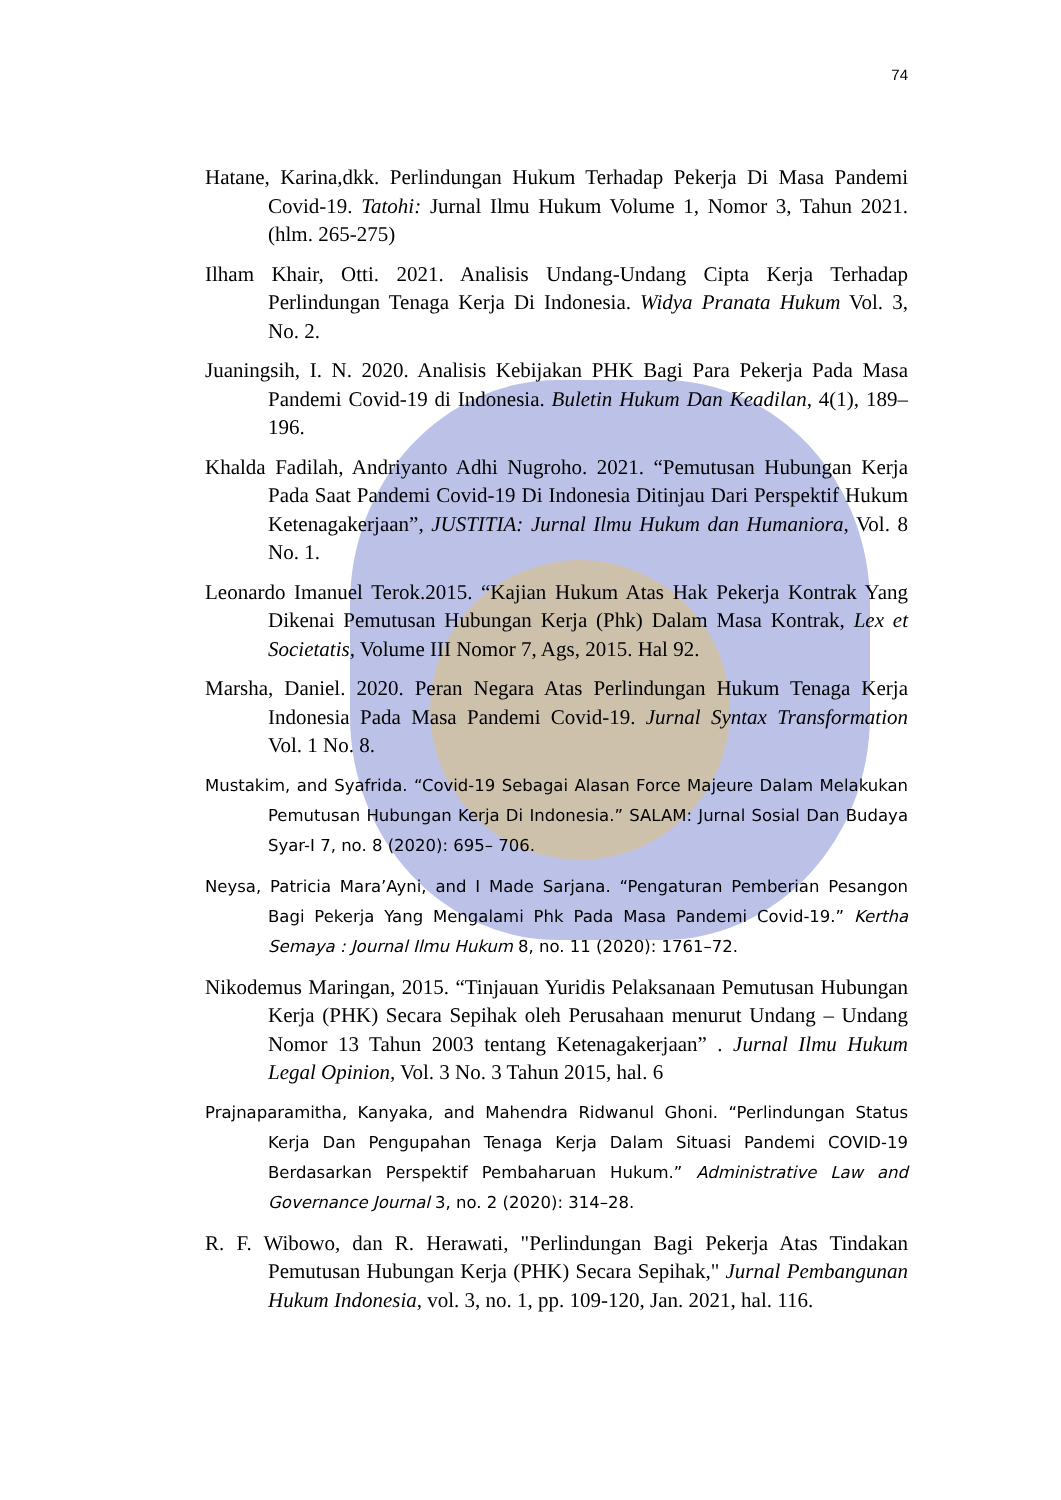74
Hatane, Karina,dkk. Perlindungan Hukum Terhadap Pekerja Di Masa Pandemi Covid-19. Tatohi: Jurnal Ilmu Hukum Volume 1, Nomor 3, Tahun 2021. (hlm. 265-275)
Ilham Khair, Otti. 2021. Analisis Undang-Undang Cipta Kerja Terhadap Perlindungan Tenaga Kerja Di Indonesia. Widya Pranata Hukum Vol. 3, No. 2.
Juaningsih, I. N. 2020. Analisis Kebijakan PHK Bagi Para Pekerja Pada Masa Pandemi Covid-19 di Indonesia. Buletin Hukum Dan Keadilan, 4(1), 189–196.
Khalda Fadilah, Andriyanto Adhi Nugroho. 2021. “Pemutusan Hubungan Kerja Pada Saat Pandemi Covid-19 Di Indonesia Ditinjau Dari Perspektif Hukum Ketenagakerjaan”, JUSTITIA: Jurnal Ilmu Hukum dan Humaniora, Vol. 8 No. 1.
Leonardo Imanuel Terok.2015. “Kajian Hukum Atas Hak Pekerja Kontrak Yang Dikenai Pemutusan Hubungan Kerja (Phk) Dalam Masa Kontrak, Lex et Societatis, Volume III Nomor 7, Ags, 2015. Hal 92.
Marsha, Daniel. 2020. Peran Negara Atas Perlindungan Hukum Tenaga Kerja Indonesia Pada Masa Pandemi Covid-19. Jurnal Syntax Transformation Vol. 1 No. 8.
Mustakim, and Syafrida. “Covid-19 Sebagai Alasan Force Majeure Dalam Melakukan Pemutusan Hubungan Kerja Di Indonesia.” SALAM: Jurnal Sosial Dan Budaya Syar-I 7, no. 8 (2020): 695– 706.
Neysa, Patricia Mara’Ayni, and I Made Sarjana. “Pengaturan Pemberian Pesangon Bagi Pekerja Yang Mengalami Phk Pada Masa Pandemi Covid-19.” Kertha Semaya : Journal Ilmu Hukum 8, no. 11 (2020): 1761–72.
Nikodemus Maringan, 2015. “Tinjauan Yuridis Pelaksanaan Pemutusan Hubungan Kerja (PHK) Secara Sepihak oleh Perusahaan menurut Undang – Undang Nomor 13 Tahun 2003 tentang Ketenagakerjaan” . Jurnal Ilmu Hukum Legal Opinion, Vol. 3 No. 3 Tahun 2015, hal. 6
Prajnaparamitha, Kanyaka, and Mahendra Ridwanul Ghoni. “Perlindungan Status Kerja Dan Pengupahan Tenaga Kerja Dalam Situasi Pandemi COVID-19 Berdasarkan Perspektif Pembaharuan Hukum.” Administrative Law and Governance Journal 3, no. 2 (2020): 314–28.
R. F. Wibowo, dan R. Herawati, "Perlindungan Bagi Pekerja Atas Tindakan Pemutusan Hubungan Kerja (PHK) Secara Sepihak," Jurnal Pembangunan Hukum Indonesia, vol. 3, no. 1, pp. 109-120, Jan. 2021, hal. 116.